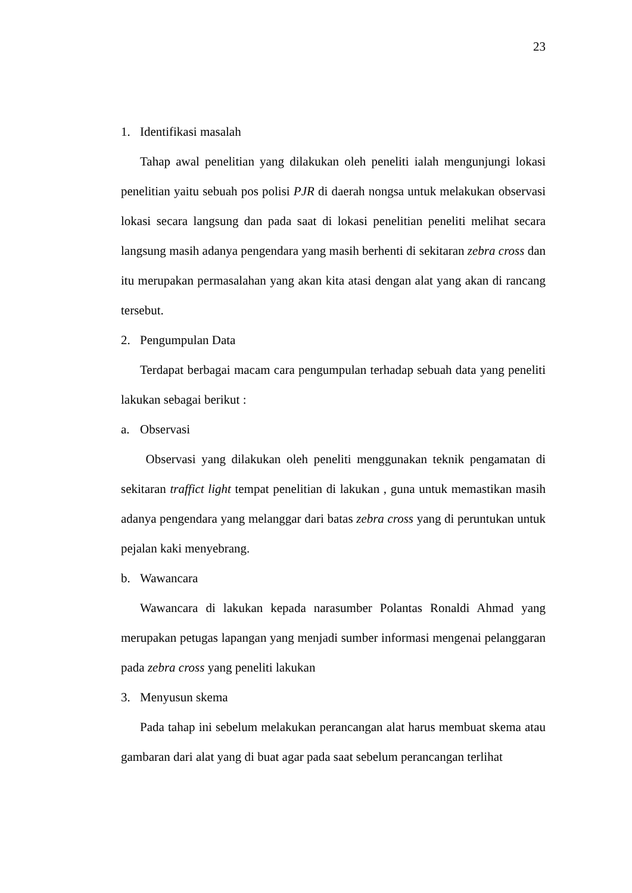23
1. Identifikasi masalah
Tahap awal penelitian yang dilakukan oleh peneliti ialah mengunjungi lokasi penelitian yaitu sebuah pos polisi PJR di daerah nongsa untuk melakukan observasi lokasi secara langsung dan pada saat di lokasi penelitian peneliti melihat secara langsung masih adanya pengendara yang masih berhenti di sekitaran zebra cross dan itu merupakan permasalahan yang akan kita atasi dengan alat yang akan di rancang tersebut.
2. Pengumpulan Data
Terdapat berbagai macam cara pengumpulan terhadap sebuah data yang peneliti lakukan sebagai berikut :
a. Observasi
Observasi yang dilakukan oleh peneliti menggunakan teknik pengamatan di sekitaran traffict light tempat penelitian di lakukan , guna untuk memastikan masih adanya pengendara yang melanggar dari batas zebra cross yang di peruntukan untuk pejalan kaki menyebrang.
b. Wawancara
Wawancara di lakukan kepada narasumber Polantas Ronaldi Ahmad yang merupakan petugas lapangan yang menjadi sumber informasi mengenai pelanggaran pada zebra cross yang peneliti lakukan
3. Menyusun skema
Pada tahap ini sebelum melakukan perancangan alat harus membuat skema atau gambaran dari alat yang di buat agar pada saat sebelum perancangan terlihat